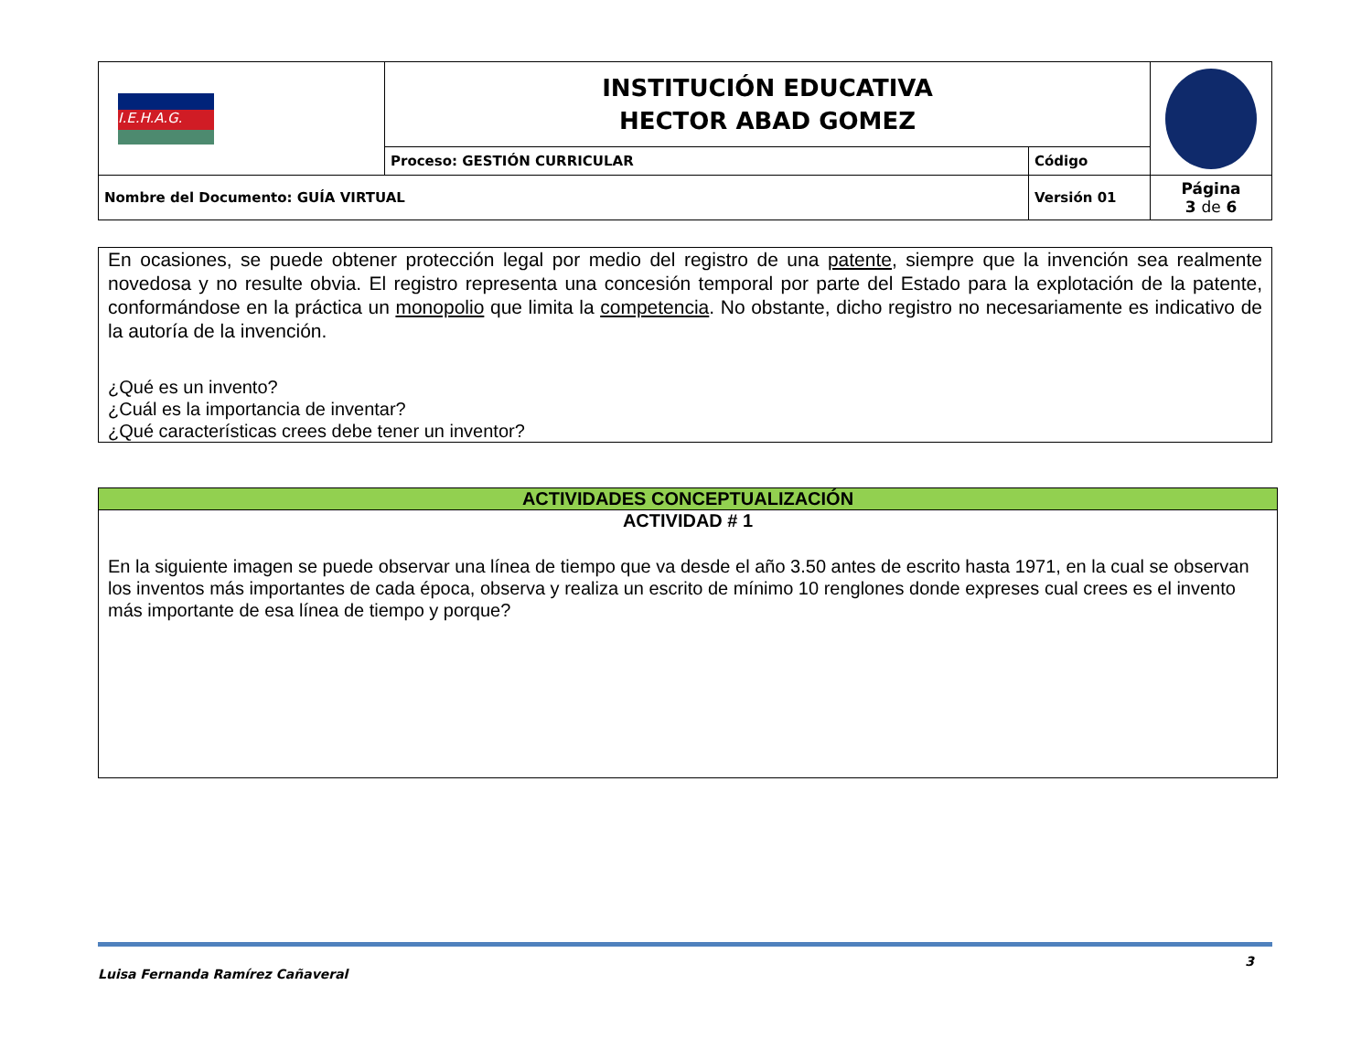| I.E.H.A.G. | INSTITUCIÓN EDUCATIVA HECTOR ABAD GOMEZ | | |
| | Proceso: GESTIÓN CURRICULAR | Código | |
| Nombre del Documento: GUÍA VIRTUAL | | Versión 01 | Página 3 de 6 |
En ocasiones, se puede obtener protección legal por medio del registro de una patente, siempre que la invención sea realmente novedosa y no resulte obvia. El registro representa una concesión temporal por parte del Estado para la explotación de la patente, conformándose en la práctica un monopolio que limita la competencia. No obstante, dicho registro no necesariamente es indicativo de la autoría de la invención.
¿Qué es un invento?
¿Cuál es la importancia de inventar?
¿Qué características crees debe tener un inventor?
ACTIVIDADES CONCEPTUALIZACIÓN
ACTIVIDAD # 1
En la siguiente imagen se puede observar una línea de tiempo que va desde el año 3.50 antes de escrito hasta 1971, en la cual se observan los inventos más importantes de cada época, observa y realiza un escrito de mínimo 10 renglones donde expreses cual crees es el invento más importante de esa línea de tiempo y porque?
Luisa Fernanda Ramírez Cañaveral 3